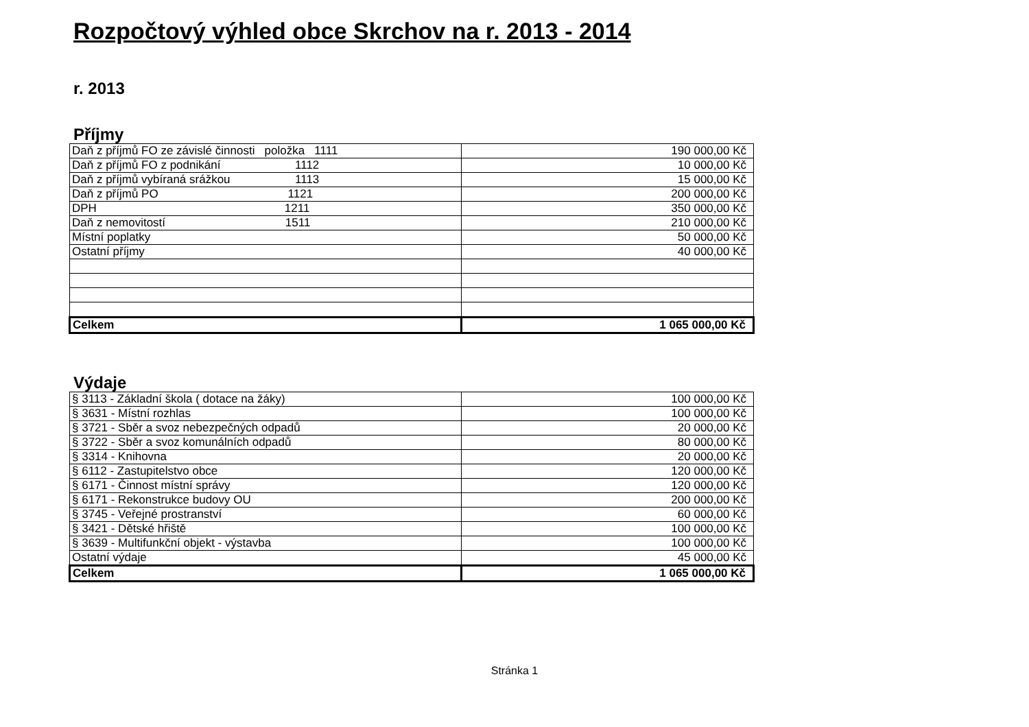Rozpočtový výhled obce Skrchov na r. 2013 - 2014
r. 2013
Příjmy
| Daň z příjmů FO ze závislé činnosti položka 1111 | 190 000,00 Kč |
| Daň z příjmů FO z podnikání 1112 | 10 000,00 Kč |
| Daň z příjmů vybíraná srážkou 1113 | 15 000,00 Kč |
| Daň z příjmů PO 1121 | 200 000,00 Kč |
| DPH 1211 | 350 000,00 Kč |
| Daň z nemovitostí 1511 | 210 000,00 Kč |
| Místní poplatky | 50 000,00 Kč |
| Ostatní příjmy | 40 000,00 Kč |
| Celkem | 1 065 000,00 Kč |
Výdaje
| § 3113 - Základní škola ( dotace na žáky) | 100 000,00 Kč |
| § 3631 - Místní rozhlas | 100 000,00 Kč |
| § 3721 - Sběr a svoz nebezpečných odpadů | 20 000,00 Kč |
| § 3722 - Sběr a svoz komunálních odpadů | 80 000,00 Kč |
| § 3314 - Knihovna | 20 000,00 Kč |
| § 6112 - Zastupitelstvo obce | 120 000,00 Kč |
| § 6171 - Činnost místní správy | 120 000,00 Kč |
| § 6171 - Rekonstrukce budovy OU | 200 000,00 Kč |
| § 3745 - Veřejné prostranství | 60 000,00 Kč |
| § 3421 - Dětské hřiště | 100 000,00 Kč |
| § 3639 - Multifunkční objekt - výstavba | 100 000,00 Kč |
| Ostatní výdaje | 45 000,00 Kč |
| Celkem | 1 065 000,00 Kč |
Stránka 1